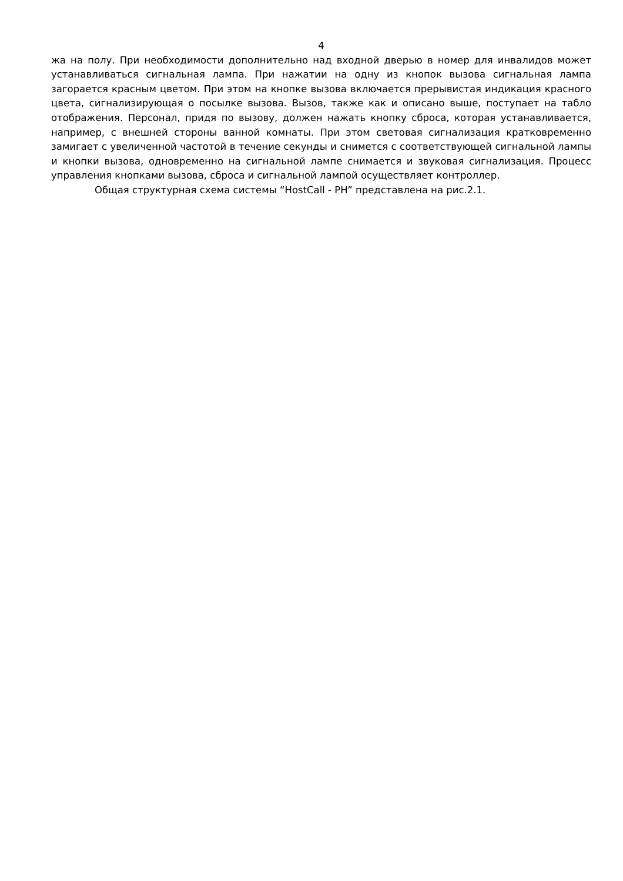4
жа на полу. При необходимости дополнительно над входной дверью в номер для инвалидов может устанавливаться сигнальная лампа. При нажатии на одну из кнопок вызова сигнальная лампа загорается красным цветом. При этом на кнопке вызова включается прерывистая индикация красного цвета, сигнализирующая о посылке вызова. Вызов, также как и описано выше, поступает на табло отображения. Персонал, придя по вызову, должен нажать кнопку сброса, которая устанавливается, например, с внешней стороны ванной комнаты. При этом световая сигнализация кратковременно замигает с увеличенной частотой в течение секунды и снимется с соответствующей сигнальной лампы и кнопки вызова, одновременно на сигнальной лампе снимается и звуковая сигнализация. Процесс управления кнопками вызова, сброса и сигнальной лампой осуществляет контроллер.
Общая структурная схема системы “HostCall - PH” представлена на рис.2.1.